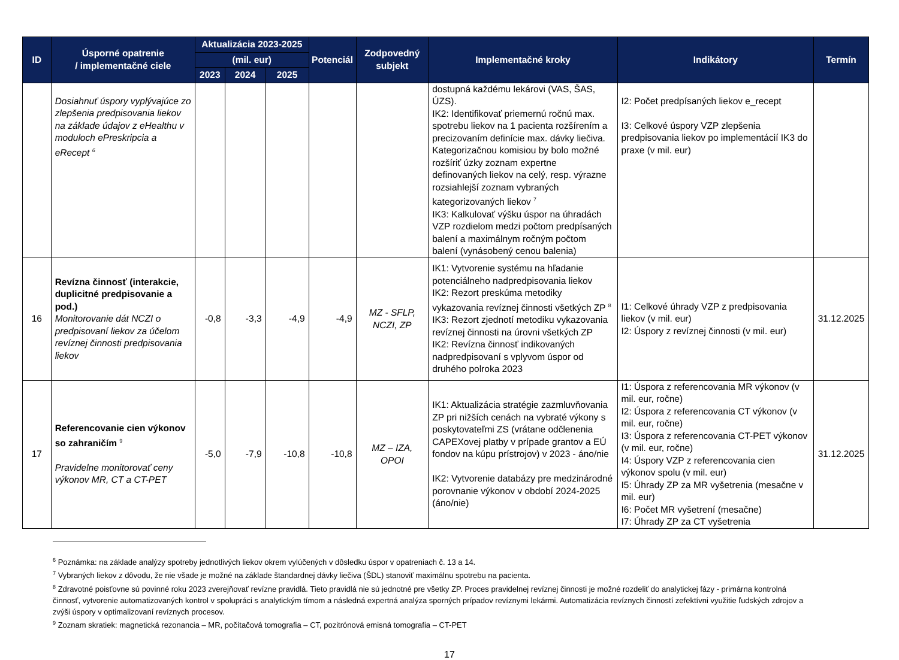| ID | Úsporné opatrenie / implementačné ciele | Aktualizácia 2023-2025 | | | Potenciál | Zodpovedný subjekt | Implementačné kroky | Indikátory | Termín |
| --- | --- | --- | --- | --- | --- | --- | --- | --- | --- |
| | | (mil. eur) | | | | | | | |
| | | 2023 | 2024 | 2025 | | | | | |
| | Dosiahnuť úspory vyplývajúce zo zlepšenia predpisovania liekov na základe údajov z eHealthu v moduloch ePreskripcia a eRecept <sup>6</sup> | | | | | | dostupná každému lekárovi (VAS, ŠAS, ÚZS). IK2: Identifikovať priemernú ročnú max. spotrebu liekov na 1 pacienta rozšírením a precizovaním definície max. dávky liečiva. Kategorizačnou komisiou by bolo možné rozšíriť úzky zoznam expertne definovaných liekov na celý, resp. výrazne rozsiahlejší zoznam vybraných kategorizovaných liekov <sup>7</sup> IK3: Kalkulovať výšku úspor na úhradách VZP rozdielom medzi počtom predpísaných balení a maximálnym ročným počtom balení (vynásobený cenou balenia) | I2: Počet predpísaných liekov e_recept I3: Celkové úspory VZP zlepšenia predpisovania liekov po implementácií IK3 do praxe (v mil. eur) | |
| 16 | Revízna činnosť (interakcie, duplicitné predpisovanie a pod.) Monitorovanie dát NCZI o predpisovaní liekov za účelom revíznej činnosti predpisovania liekov | -0,8 | -3,3 | -4,9 | -4,9 | MZ - SFLP, NCZI, ZP | IK1: Vytvorenie systému na hľadanie potenciálneho nadpredpisovania liekov IK2: Rezort preskúma metodiky vykazovania revíznej činnosti všetkých ZP <sup>8</sup> IK3: Rezort zjednotí metodiku vykazovania revíznej činnosti na úrovni všetkých ZP IK2: Revízna činnosť indikovaných nadpredpisovaní s vplyvom úspor od druhého polroka 2023 | I1: Celkové úhrady VZP z predpisovania liekov (v mil. eur) I2: Úspory z revíznej činnosti (v mil. eur) | 31.12.2025 |
| 17 | Referencovanie cien výkonov so zahraničím <sup>9</sup> Pravidelne monitorovať ceny výkonov MR, CT a CT-PET | -5,0 | -7,9 | -10,8 | -10,8 | MZ – IZA, OPOI | IK1: Aktualizácia stratégie zazmluvňovania ZP pri nižších cenách na vybraté výkony s poskytovateľmi ZS (vrátane odčlenenia CAPEXovej platby v prípade grantov a EÚ fondov na kúpu prístrojov) v 2023 - áno/nie IK2: Vytvorenie databázy pre medzinárodné porovnanie výkonov v období 2024-2025 (áno/nie) | I1: Úspora z referencovania MR výkonov (v mil. eur, ročne) I2: Úspora z referencovania CT výkonov (v mil. eur, ročne) I3: Úspora z referencovania CT-PET výkonov (v mil. eur, ročne) I4: Úspory VZP z referencovania cien výkonov spolu (v mil. eur) I5: Úhrady ZP za MR vyšetrenia (mesačne v mil. eur) I6: Počet MR vyšetrení (mesačne) I7: Úhrady ZP za CT vyšetrenia | 31.12.2025 |
<sup>6</sup> Poznámka: na základe analýzy spotreby jednotlivých liekov okrem vylúčených v dôsledku úspor v opatreniach č. 13 a 14.
<sup>7</sup> Vybraných liekov z dôvodu, že nie všade je možné na základe štandardnej dávky liečiva (ŠDL) stanoviť maximálnu spotrebu na pacienta.
<sup>8</sup> Zdravotné poisťovne sú povinné roku 2023 zverejňovať revízne pravidlá. Tieto pravidlá nie sú jednotné pre všetky ZP. Proces pravidelnej revíznej činnosti je možné rozdeliť do analytickej fázy - primárna kontrolná činnosť, vytvorenie automatizovaných kontrol v spolupráci s analytickým tímom a následná expertná analýza sporných prípadov revíznymi lekármi. Automatizácia revíznych činností zefektívni využitie ľudských zdrojov a zvýši úspory v optimalizovaní revíznych procesov.
<sup>9</sup> Zoznam skratiek: magnetická rezonancia – MR, počítačová tomografia – CT, pozitrónová emisná tomografia – CT-PET
17